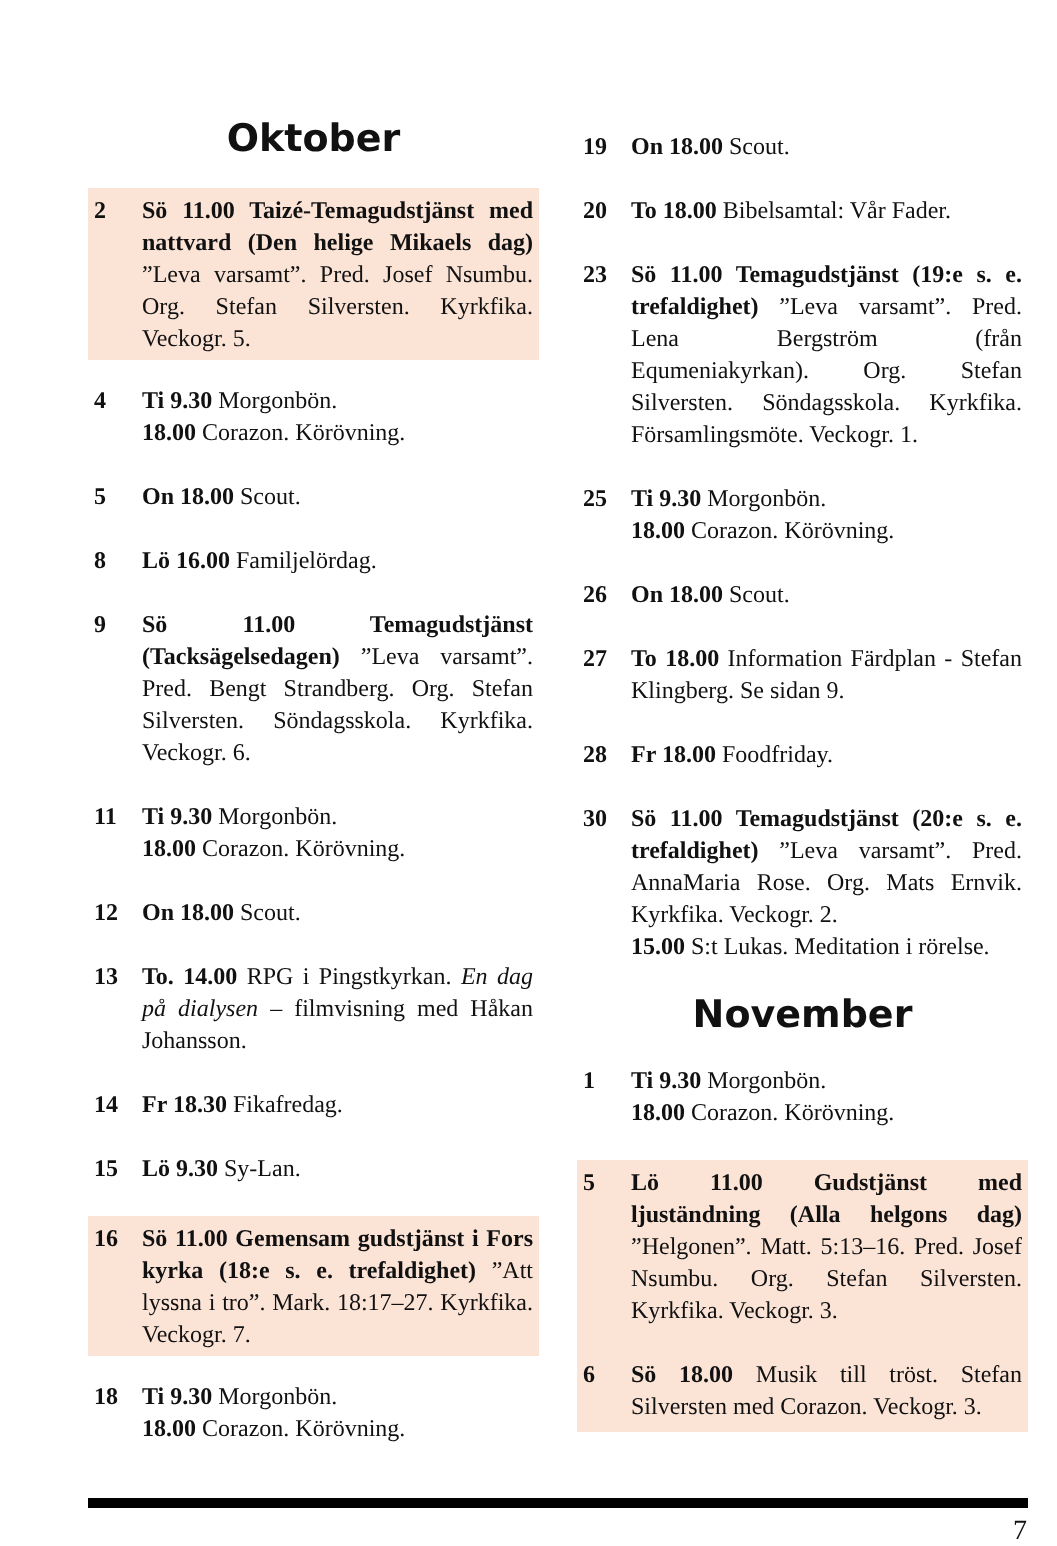Oktober
2 Sö 11.00 Taizé-Temagudstjänst med nattvard (Den helige Mikaels dag) ”Leva varsamt”. Pred. Josef Nsumbu. Org. Stefan Silversten. Kyrkfika. Veckogr. 5.
4 Ti 9.30 Morgonbön.
18.00 Corazon. Körövning.
5 On 18.00 Scout.
8 Lö 16.00 Familjelördag.
9 Sö 11.00 Temagudstjänst (Tacksägelsedagen) ”Leva varsamt”. Pred. Bengt Strandberg. Org. Stefan Silversten. Söndagsskola. Kyrkfika. Veckogr. 6.
11 Ti 9.30 Morgonbön.
18.00 Corazon. Körövning.
12 On 18.00 Scout.
13 To. 14.00 RPG i Pingstkyrkan. En dag på dialysen – filmvisning med Håkan Johansson.
14 Fr 18.30 Fikafredag.
15 Lö 9.30 Sy-Lan.
16 Sö 11.00 Gemensam gudstjänst i Fors kyrka (18:e s. e. trefaldighet) ”Att lyssna i tro”. Mark. 18:17–27. Kyrkfika. Veckogr. 7.
18 Ti 9.30 Morgonbön.
18.00 Corazon. Körövning.
19 On 18.00 Scout.
20 To 18.00 Bibelsamtal: Vår Fader.
23 Sö 11.00 Temagudstjänst (19:e s. e. trefaldighet) ”Leva varsamt”. Pred. Lena Bergström (från Equmeniakyrkan). Org. Stefan Silversten. Söndagsskola. Kyrkfika. Församlingsmöte. Veckogr. 1.
25 Ti 9.30 Morgonbön.
18.00 Corazon. Körövning.
26 On 18.00 Scout.
27 To 18.00 Information Färdplan - Stefan Klingberg. Se sidan 9.
28 Fr 18.00 Foodfriday.
30 Sö 11.00 Temagudstjänst (20:e s. e. trefaldighet) ”Leva varsamt”. Pred. AnnaMaria Rose. Org. Mats Ernvik. Kyrkfika. Veckogr. 2.
15.00 S:t Lukas. Meditation i rörelse.
November
1 Ti 9.30 Morgonbön.
18.00 Corazon. Körövning.
5 Lö 11.00 Gudstjänst med ljuständning (Alla helgons dag) ”Helgonen”. Matt. 5:13–16. Pred. Josef Nsumbu. Org. Stefan Silversten. Kyrkfika. Veckogr. 3.
6 Sö 18.00 Musik till tröst. Stefan Silversten med Corazon. Veckogr. 3.
7